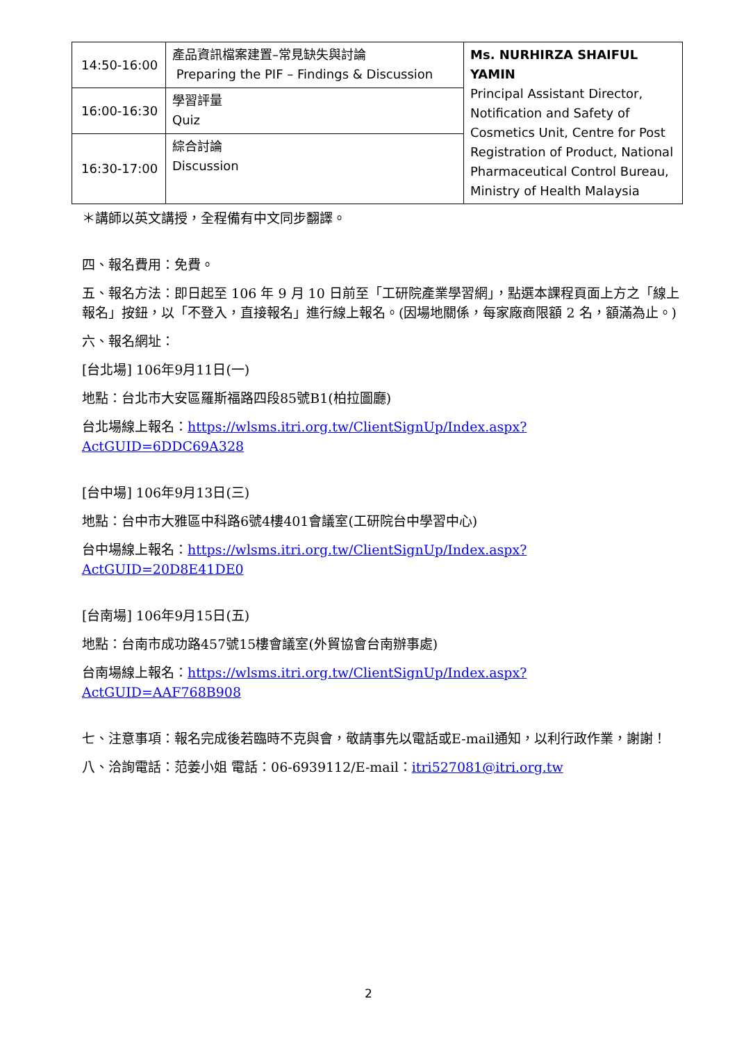| 14:50-16:00 | 產品資訊檔案建置–常見缺失與討論 Preparing the PIF – Findings & Discussion | Ms. NURHIRZA SHAIFUL YAMIN Principal Assistant Director, Notification and Safety of Cosmetics Unit, Centre for Post Registration of Product, National Pharmaceutical Control Bureau, Ministry of Health Malaysia |
| 16:00-16:30 | 學習評量 Quiz | |
| 16:30-17:00 | 綜合討論 Discussion | |
＊講師以英文講授，全程備有中文同步翻譯。
四、報名費用：免費。
五、報名方法：即日起至 106 年 9 月 10 日前至「工研院產業學習網」，點選本課程頁面上方之「線上報名」按鈕，以「不登入，直接報名」進行線上報名。(因場地關係，每家廠商限額 2 名，額滿為止。)
六、報名網址：
[台北場] 106年9月11日(一)
地點：台北市大安區羅斯福路四段85號B1(柏拉圖廳)
台北場線上報名：https://wlsms.itri.org.tw/ClientSignUp/Index.aspx?ActGUID=6DDC69A328
[台中場] 106年9月13日(三)
地點：台中市大雅區中科路6號4樓401會議室(工研院台中學習中心)
台中場線上報名：https://wlsms.itri.org.tw/ClientSignUp/Index.aspx?ActGUID=20D8E41DE0
[台南場] 106年9月15日(五)
地點：台南市成功路457號15樓會議室(外貿協會台南辦事處)
台南場線上報名：https://wlsms.itri.org.tw/ClientSignUp/Index.aspx?ActGUID=AAF768B908
七、注意事項：報名完成後若臨時不克與會，敬請事先以電話或E-mail通知，以利行政作業，謝謝！
八、洽詢電話：范姜小姐 電話：06-6939112/E-mail：itri527081@itri.org.tw
2